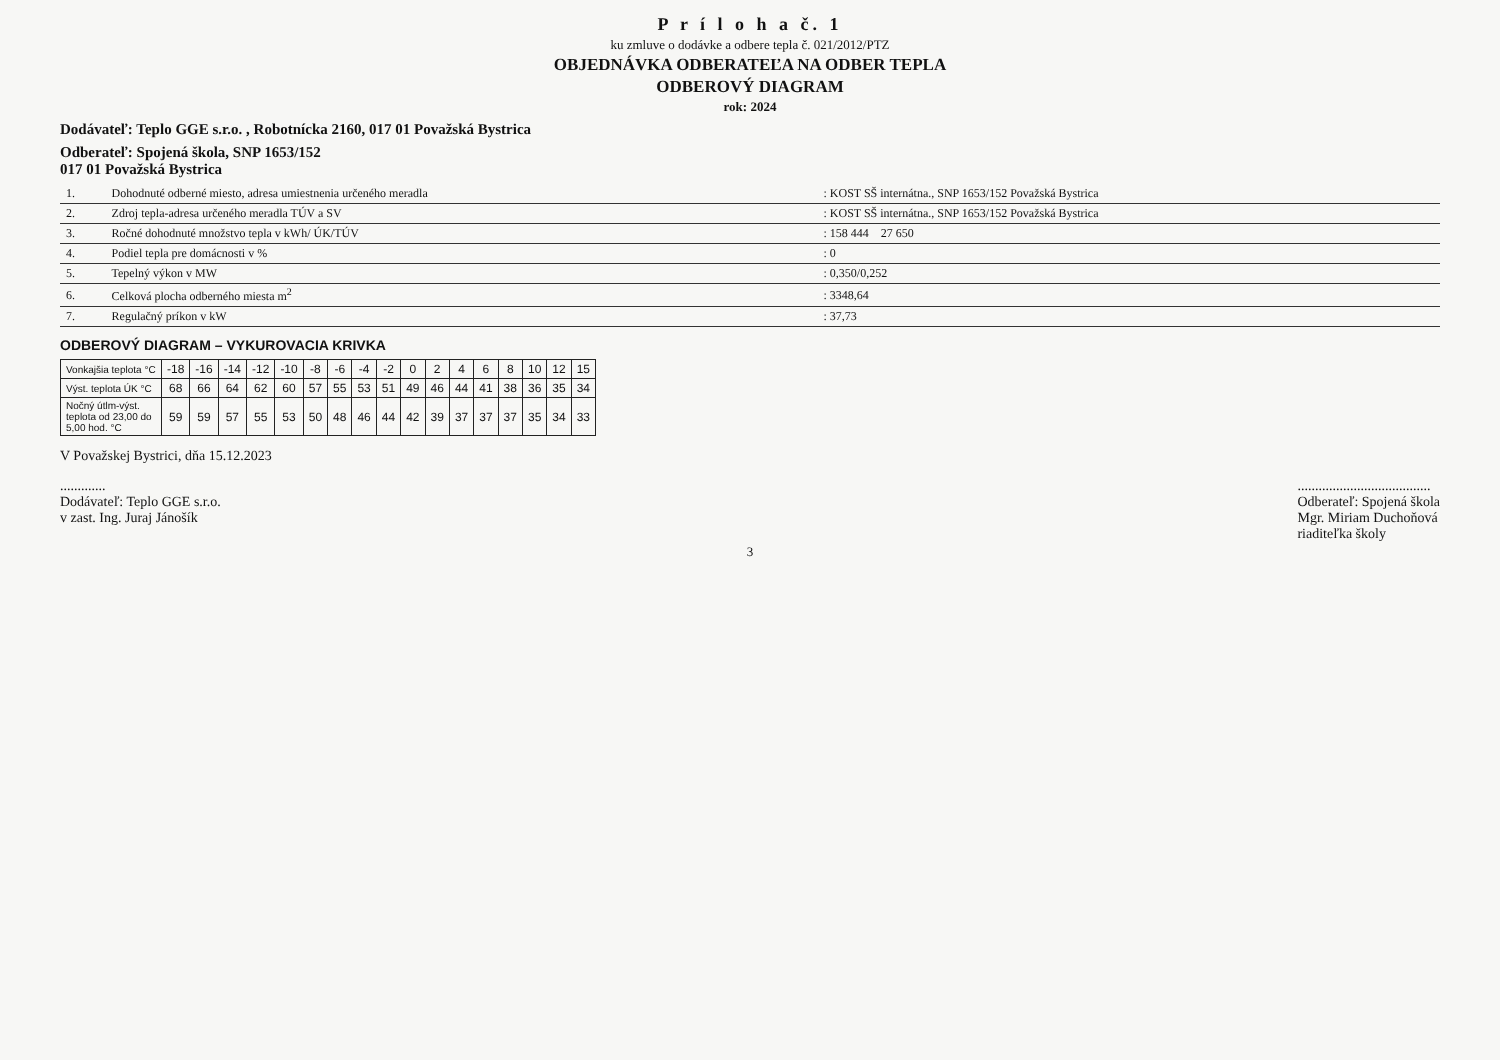P r í l o h a č. 1
ku zmluve o dodávke a odbere tepla č. 021/2012/PTZ
OBJEDNÁVKA ODBERATEĽA NA ODBER TEPLA
ODBEROVÝ DIAGRAM
rok: 2024
Dodávateľ: Teplo GGE s.r.o. , Robotnícka 2160, 017 01 Považská Bystrica
Odberateľ: Spojená škola, SNP 1653/152
017 01 Považská Bystrica
| 1. | Dohodnuté odberné miesto, adresa umiestnenia určeného meradla | : KOST SŠ internátna., SNP 1653/152 Považská Bystrica |
| 2. | Zdroj tepla-adresa určeného meradla TÚV a SV | : KOST SŠ internátna., SNP 1653/152 Považská Bystrica |
| 3. | Ročné dohodnuté množstvo tepla v kWh/ ÚK/TÚV | : 158 444 27 650 |
| 4. | Podiel tepla pre domácnosti v % | : 0 |
| 5. | Tepelný výkon v MW | : 0,350/0,252 |
| 6. | Celková plocha odberného miesta m<sup>2</sup> | : 3348,64 |
| 7. | Regulačný príkon v kW | : 37,73 |
ODBEROVÝ DIAGRAM – VYKUROVACIA KRIVKA
| Vonkajšia teplota °C | -18 | -16 | -14 | -12 | -10 | -8 | -6 | -4 | -2 | 0 | 2 | 4 | 6 | 8 | 10 | 12 | 15 |
| Výst. teplota ÚK °C | 68 | 66 | 64 | 62 | 60 | 57 | 55 | 53 | 51 | 49 | 46 | 44 | 41 | 38 | 36 | 35 | 34 |
| Nočný útlm-výst. teplota od 23,00 do 5,00 hod. °C | 59 | 59 | 57 | 55 | 53 | 50 | 48 | 46 | 44 | 42 | 39 | 37 | 37 | 37 | 35 | 34 | 33 |
V Považskej Bystrici, dňa 15.12.2023
.............
Dodávateľ: Teplo GGE s.r.o.
v zast. Ing. Juraj Jánošík
......................................
Odberateľ: Spojená škola
Mgr. Miriam Duchoňová
riaditeľka školy
3